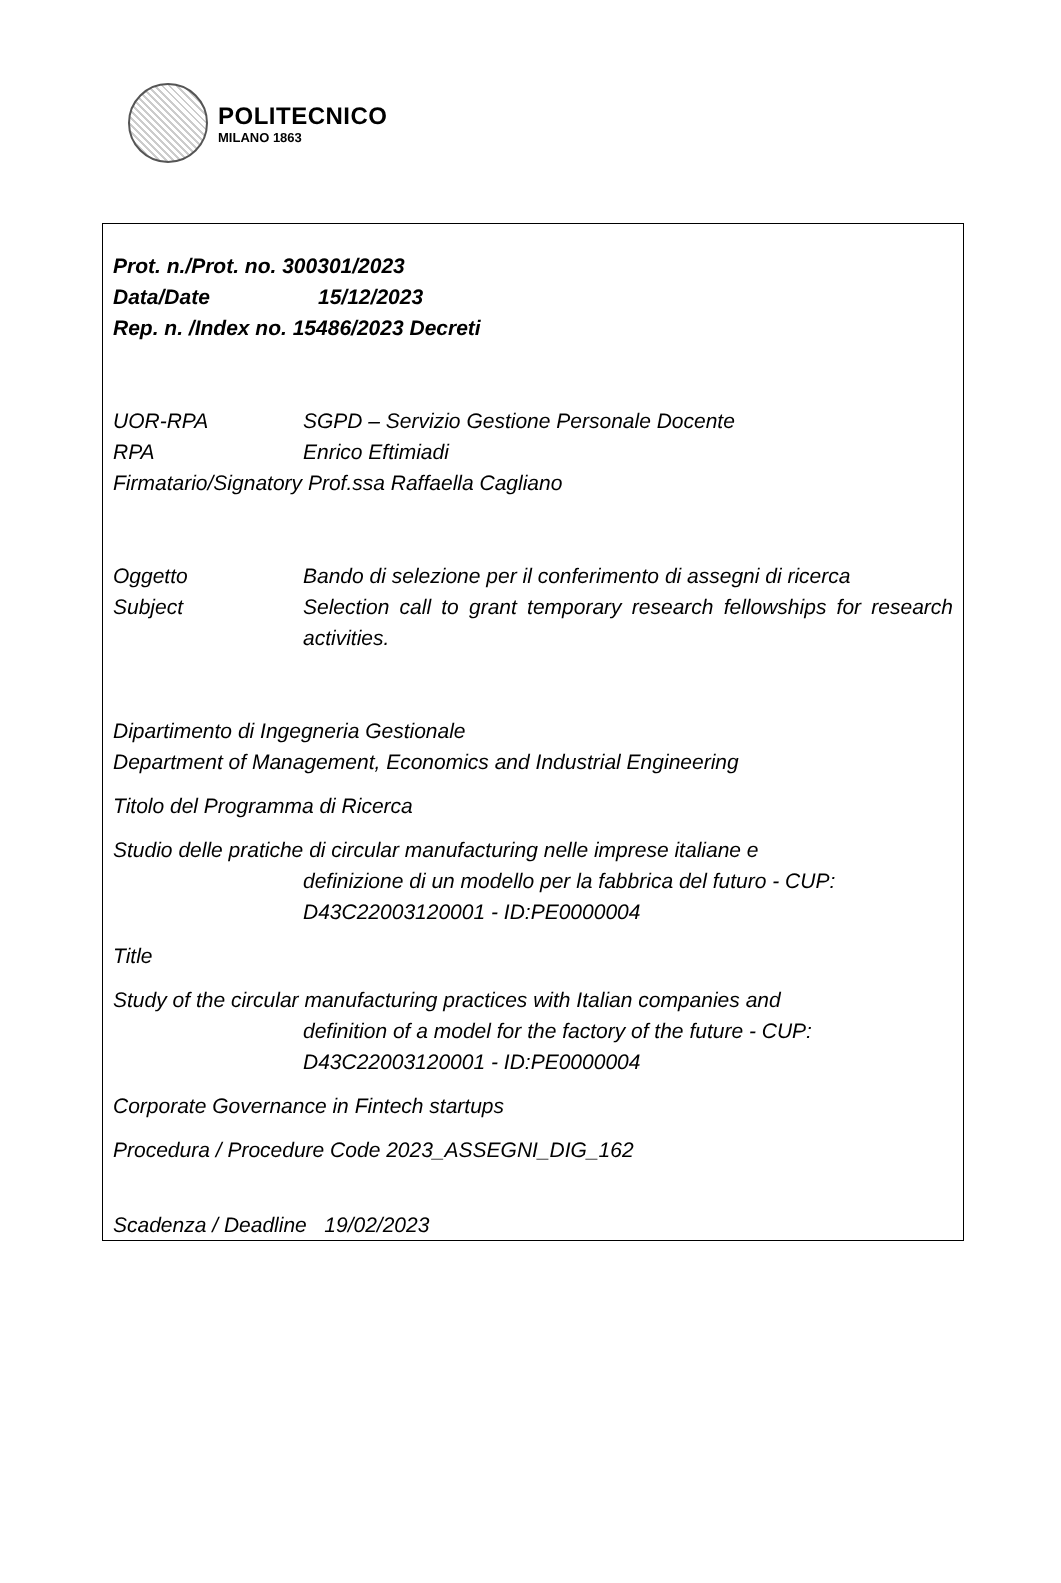POLITECNICO
MILANO 1863
Prot. n./Prot. no. 300301/2023
Data/Date 15/12/2023
Rep. n. /Index no. 15486/2023 Decreti
UOR-RPA SGPD – Servizio Gestione Personale Docente
RPA Enrico Eftimiadi
Firmatario/Signatory Prof.ssa Raffaella Cagliano
Oggetto Bando di selezione per il conferimento di assegni di ricerca
Subject Selection call to grant temporary research fellowships for research activities.
Dipartimento di Ingegneria Gestionale
Department of Management, Economics and Industrial Engineering
Titolo del Programma di Ricerca
Studio delle pratiche di circular manufacturing nelle imprese italiane e
definizione di un modello per la fabbrica del futuro - CUP: D43C22003120001 - ID:PE0000004
Title
Study of the circular manufacturing practices with Italian companies and
definition of a model for the factory of the future - CUP: D43C22003120001 - ID:PE0000004
Corporate Governance in Fintech startups
Procedura / Procedure Code 2023_ASSEGNI_DIG_162
Scadenza / Deadline 19/02/2023